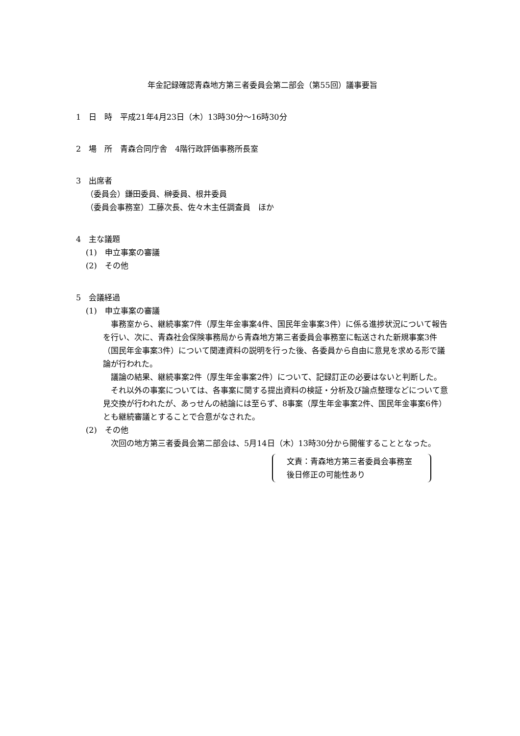年金記録確認青森地方第三者委員会第二部会（第55回）議事要旨
1　日　時　平成21年4月23日（木）13時30分～16時30分
2　場　所　青森合同庁舎　4階行政評価事務所長室
3　出席者
（委員会）鎌田委員、榊委員、根井委員
（委員会事務室）工藤次長、佐々木主任調査員　ほか
4　主な議題
(1)　申立事案の審議
(2)　その他
5　会議経過
(1)　申立事案の審議
事務室から、継続事案7件（厚生年金事案4件、国民年金事案3件）に係る進捗状況について報告を行い、次に、青森社会保険事務局から青森地方第三者委員会事務室に転送された新規事案3件（国民年金事案3件）について関連資料の説明を行った後、各委員から自由に意見を求める形で議論が行われた。
議論の結果、継続事案2件（厚生年金事案2件）について、記録訂正の必要はないと判断した。
それ以外の事案については、各事案に関する提出資料の検証・分析及び論点整理などについて意見交換が行われたが、あっせんの結論には至らず、8事案（厚生年金事案2件、国民年金事案6件）とも継続審議とすることで合意がなされた。
(2)　その他
次回の地方第三者委員会第二部会は、5月14日（木）13時30分から開催することとなった。
文責：青森地方第三者委員会事務室
後日修正の可能性あり